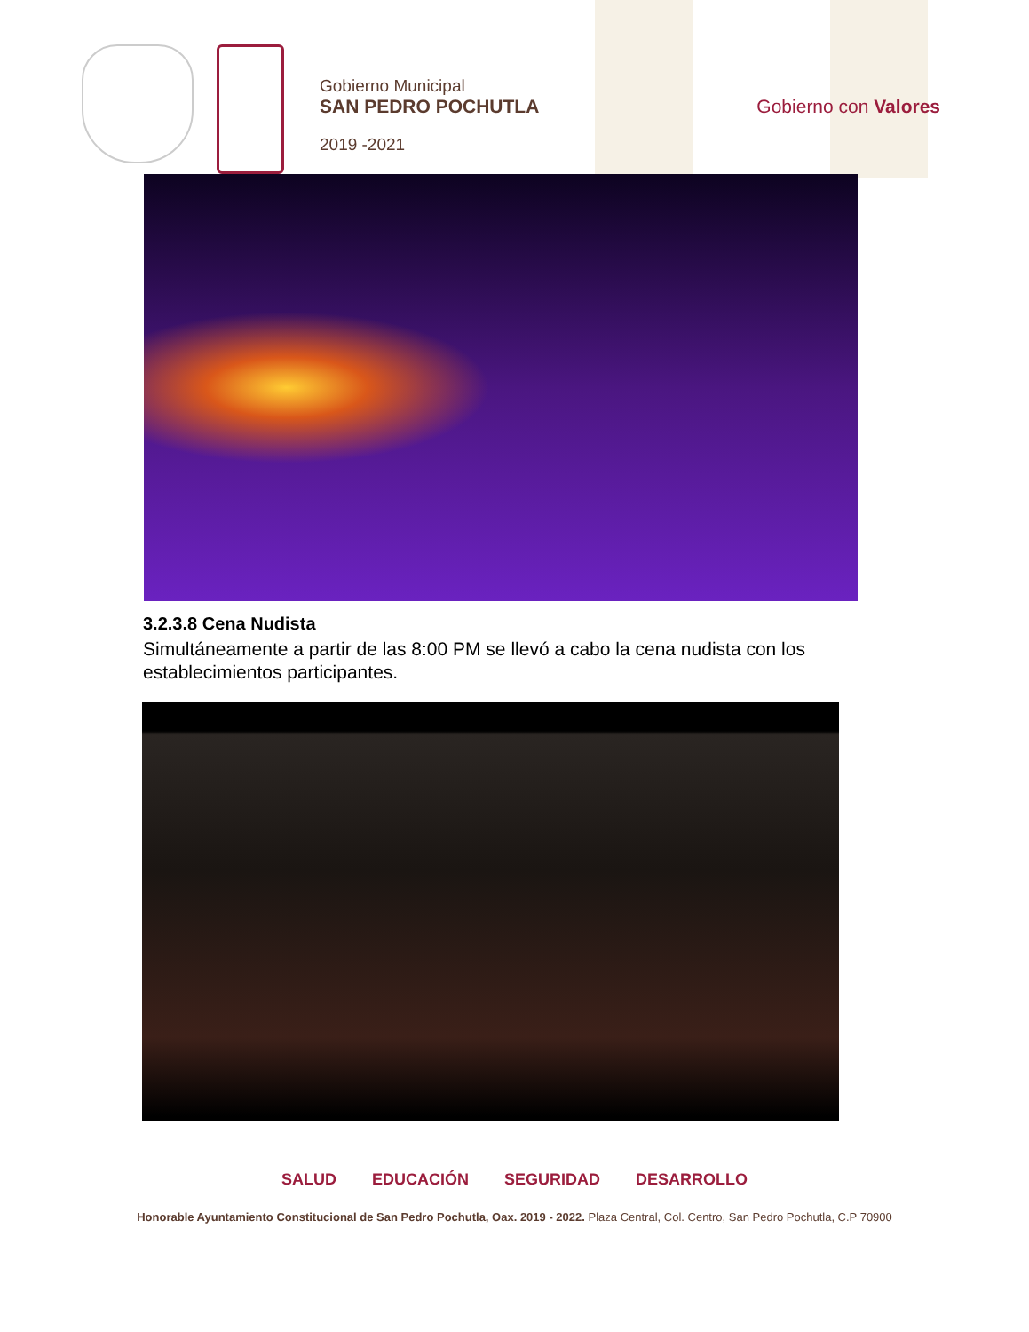Gobierno Municipal
SAN PEDRO POCHUTLA
2019 -2021
Gobierno con Valores
3.2.3.8 Cena Nudista
Simultáneamente a partir de las 8:00 PM se llevó a cabo la cena nudista con los establecimientos participantes.
SALUD EDUCACIÓN SEGURIDAD DESARROLLO
Honorable Ayuntamiento Constitucional de San Pedro Pochutla, Oax. 2019 - 2022. Plaza Central, Col. Centro, San Pedro Pochutla, C.P 70900